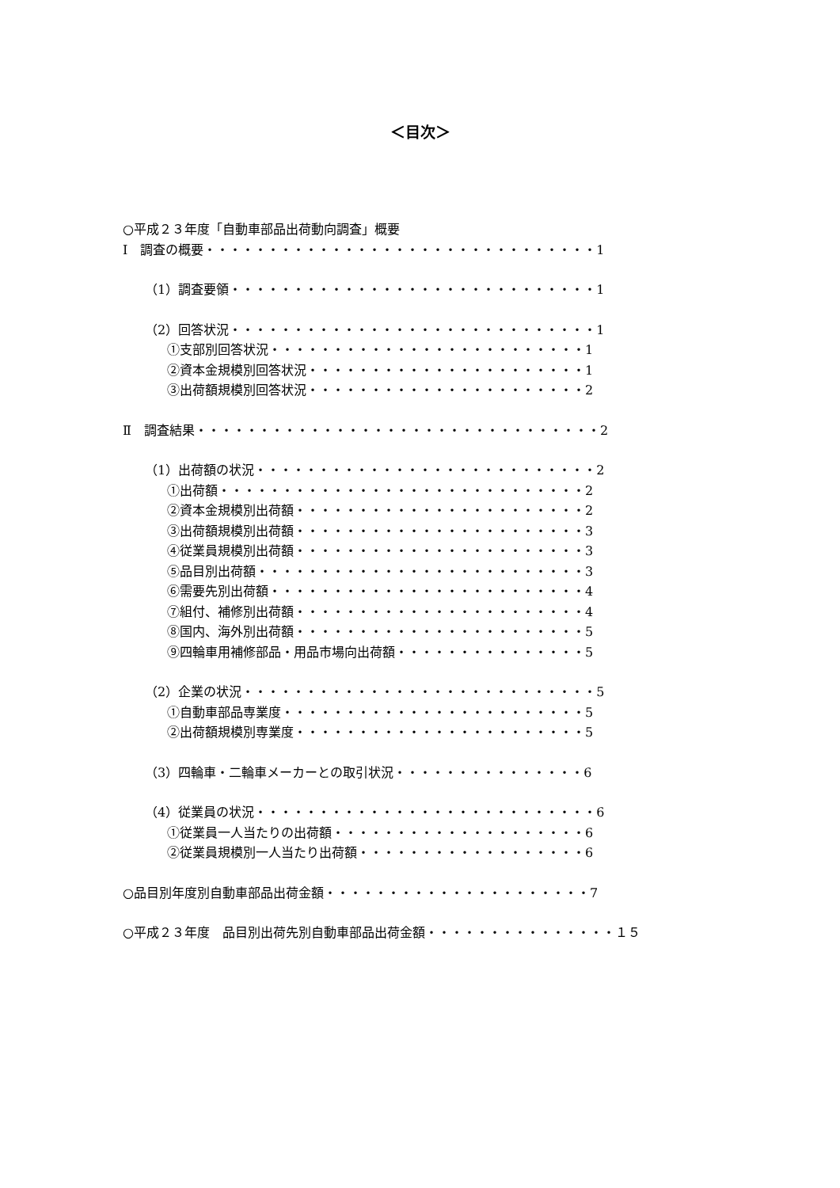＜目次＞
○平成２３年度「自動車部品出荷動向調査」概要
Ⅰ　調査の概要・・・・・・・・・・・・・・・・・・・・・・・・・・・・・・・1
（1）調査要領・・・・・・・・・・・・・・・・・・・・・・・・・・・・・1
（2）回答状況・・・・・・・・・・・・・・・・・・・・・・・・・・・・・1
①支部別回答状況・・・・・・・・・・・・・・・・・・・・・・・・・1
②資本金規模別回答状況・・・・・・・・・・・・・・・・・・・・・・1
③出荷額規模別回答状況・・・・・・・・・・・・・・・・・・・・・・2
Ⅱ　調査結果・・・・・・・・・・・・・・・・・・・・・・・・・・・・・・・・2
（1）出荷額の状況・・・・・・・・・・・・・・・・・・・・・・・・・・・2
①出荷額・・・・・・・・・・・・・・・・・・・・・・・・・・・・・2
②資本金規模別出荷額・・・・・・・・・・・・・・・・・・・・・・・2
③出荷額規模別出荷額・・・・・・・・・・・・・・・・・・・・・・・3
④従業員規模別出荷額・・・・・・・・・・・・・・・・・・・・・・・3
⑤品目別出荷額・・・・・・・・・・・・・・・・・・・・・・・・・・3
⑥需要先別出荷額・・・・・・・・・・・・・・・・・・・・・・・・・4
⑦組付、補修別出荷額・・・・・・・・・・・・・・・・・・・・・・・4
⑧国内、海外別出荷額・・・・・・・・・・・・・・・・・・・・・・・5
⑨四輪車用補修部品・用品市場向出荷額・・・・・・・・・・・・・・・5
（2）企業の状況・・・・・・・・・・・・・・・・・・・・・・・・・・・・5
①自動車部品専業度・・・・・・・・・・・・・・・・・・・・・・・・5
②出荷額規模別専業度・・・・・・・・・・・・・・・・・・・・・・・5
（3）四輪車・二輪車メーカーとの取引状況・・・・・・・・・・・・・・・6
（4）従業員の状況・・・・・・・・・・・・・・・・・・・・・・・・・・・6
①従業員一人当たりの出荷額・・・・・・・・・・・・・・・・・・・・6
②従業員規模別一人当たり出荷額・・・・・・・・・・・・・・・・・・6
○品目別年度別自動車部品出荷金額・・・・・・・・・・・・・・・・・・・・・7
○平成２３年度　品目別出荷先別自動車部品出荷金額・・・・・・・・・・・・・・・１５